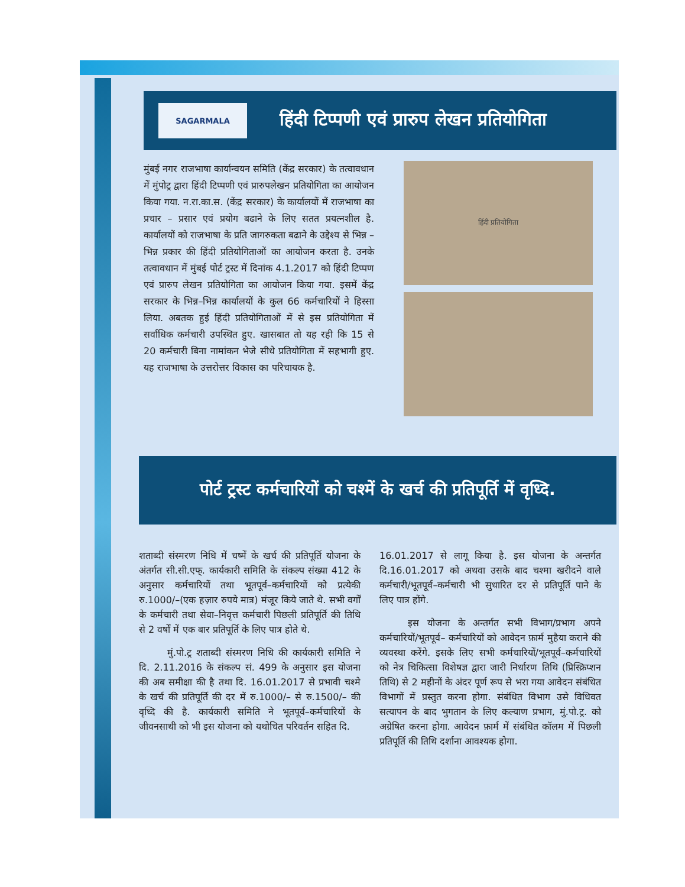SAGARMALA
हिंदी टिप्पणी एवं प्रारुप लेखन प्रतियोगिता
मुंबई नगर राजभाषा कार्यान्वयन समिति (केंद्र सरकार) के तत्वावधान में मुंपोट्र द्वारा हिंदी टिप्पणी एवं प्रारुपलेखन प्रतियोगिता का आयोजन किया गया. न.रा.का.स. (केंद्र सरकार) के कार्यालयों में राजभाषा का प्रचार – प्रसार एवं प्रयोग बढाने के लिए सतत प्रयत्नशील है. कार्यालयों को राजभाषा के प्रति जागरुकता बढाने के उद्देश्य से भिन्न – भिन्न प्रकार की हिंदी प्रतियोगिताओं का आयोजन करता है. उनके तत्वावधान में मुंबई पोर्ट ट्रस्ट में दिनांक 4.1.2017 को हिंदी टिप्पण एवं प्रारुप लेखन प्रतियोगिता का आयोजन किया गया. इसमें केंद्र सरकार के भिन्न–भिन्न कार्यालयों के कुल 66 कर्मचारियों ने हिस्सा लिया. अबतक हुई हिंदी प्रतियोगिताओं में से इस प्रतियोगिता में सर्वाधिक कर्मचारी उपस्थित हुए. खासबात तो यह रही कि 15 से 20 कर्मचारी बिना नामांकन भेजे सीधे प्रतियोगिता में सहभागी हुए. यह राजभाषा के उत्तरोत्तर विकास का परिचायक है.
हिंदी प्रतियोगिता
पोर्ट ट्रस्ट कर्मचारियों को चश्में के खर्च की प्रतिपूर्ति में वृध्दि.
शताब्दी संस्मरण निधि में चष्में के खर्च की प्रतिपूर्ति योजना के अंतर्गत सी.सी.एफ्. कार्यकारी समिति के संकल्प संख्या 412 के अनुसार कर्मचारियों तथा भूतपूर्व–कर्मचारियों को प्रत्येकी रु.1000/–(एक हज़ार रुपये मात्र) मंजूर किये जाते थे. सभी वर्गों के कर्मचारी तथा सेवा–निवृत्त कर्मचारी पिछली प्रतिपूर्ति की तिथि से 2 वर्षों में एक बार प्रतिपूर्ति के लिए पात्र होते थे.
   मुं.पो.ट्र शताब्दी संस्मरण निधि की कार्यकारी समिति ने दि. 2.11.2016 के संकल्प सं. 499 के अनुसार इस योजना की अब समीक्षा की है तथा दि. 16.01.2017 से प्रभावी चश्मे के खर्च की प्रतिपूर्ति की दर में रु.1000/– से रु.1500/– की वृध्दि की है. कार्यकारी समिति ने भूतपूर्व–कर्मचारियों के जीवनसाथी को भी इस योजना को यथोचित परिवर्तन सहित दि.
16.01.2017 से लागू किया है. इस योजना के अन्तर्गत दि.16.01.2017 को अथवा उसके बाद चश्मा खरीदने वाले कर्मचारी/भूतपूर्व–कर्मचारी भी सुधारित दर से प्रतिपूर्ति पाने के लिए पात्र होंगे.
   इस योजना के अन्तर्गत सभी विभाग/प्रभाग अपने कर्मचारियों/भूतपूर्व– कर्मचारियों को आवेदन फ़ार्म मुहैया कराने की व्यवस्था करेंगे. इसके लिए सभी कर्मचारियों/भूतपूर्व–कर्मचारियों को नेत्र चिकित्सा विशेषज्ञ द्वारा जारी निर्धारण तिथि (प्रिस्क्रिप्शन तिथि) से 2 महीनों के अंदर पूर्ण रूप से भरा गया आवेदन संबंधित विभागों में प्रस्तुत करना होगा. संबंधित विभाग उसे विधिवत सत्यापन के बाद भुगतान के लिए कल्याण प्रभाग, मुं.पो.ट्र. को अग्रेषित करना होगा. आवेदन फ़ार्म में संबंधित कॉलम में पिछली प्रतिपूर्ति की तिथि दर्शाना आवश्यक होगा.